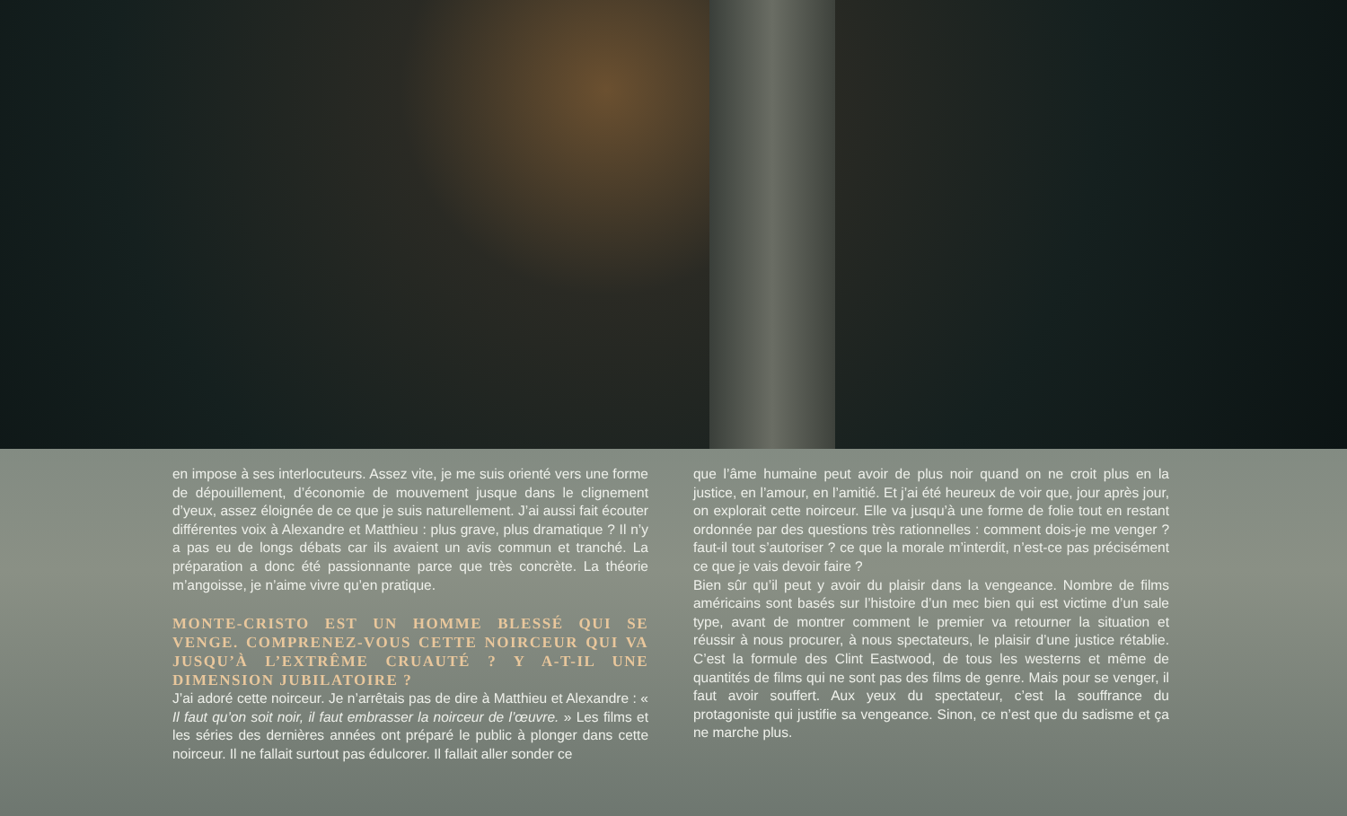en impose à ses interlocuteurs. Assez vite, je me suis orienté vers une forme de dépouillement, d’économie de mouvement jusque dans le clignement d’yeux, assez éloignée de ce que je suis naturellement. J’ai aussi fait écouter différentes voix à Alexandre et Matthieu : plus grave, plus dramatique ? Il n’y a pas eu de longs débats car ils avaient un avis commun et tranché. La préparation a donc été passionnante parce que très concrète. La théorie m’angoisse, je n’aime vivre qu’en pratique.
MONTE-CRISTO EST UN HOMME BLESSÉ QUI SE VENGE. COMPRENEZ-VOUS CETTE NOIRCEUR QUI VA JUSQU’À L’EXTRÊME CRUAUTÉ ? Y A-T-IL UNE DIMENSION JUBILATOIRE ?
J’ai adoré cette noirceur. Je n’arrêtais pas de dire à Matthieu et Alexandre : « Il faut qu’on soit noir, il faut embrasser la noirceur de l’œuvre. » Les films et les séries des dernières années ont préparé le public à plonger dans cette noirceur. Il ne fallait surtout pas édulcorer. Il fallait aller sonder ce
que l’âme humaine peut avoir de plus noir quand on ne croit plus en la justice, en l’amour, en l’amitié. Et j’ai été heureux de voir que, jour après jour, on explorait cette noirceur. Elle va jusqu’à une forme de folie tout en restant ordonnée par des questions très rationnelles : comment dois-je me venger ? faut-il tout s’autoriser ? ce que la morale m’interdit, n’est-ce pas précisément ce que je vais devoir faire ?
Bien sûr qu’il peut y avoir du plaisir dans la vengeance. Nombre de films américains sont basés sur l’histoire d’un mec bien qui est victime d’un sale type, avant de montrer comment le premier va retourner la situation et réussir à nous procurer, à nous spectateurs, le plaisir d’une justice rétablie. C’est la formule des Clint Eastwood, de tous les westerns et même de quantités de films qui ne sont pas des films de genre. Mais pour se venger, il faut avoir souffert. Aux yeux du spectateur, c’est la souffrance du protagoniste qui justifie sa vengeance. Sinon, ce n’est que du sadisme et ça ne marche plus.